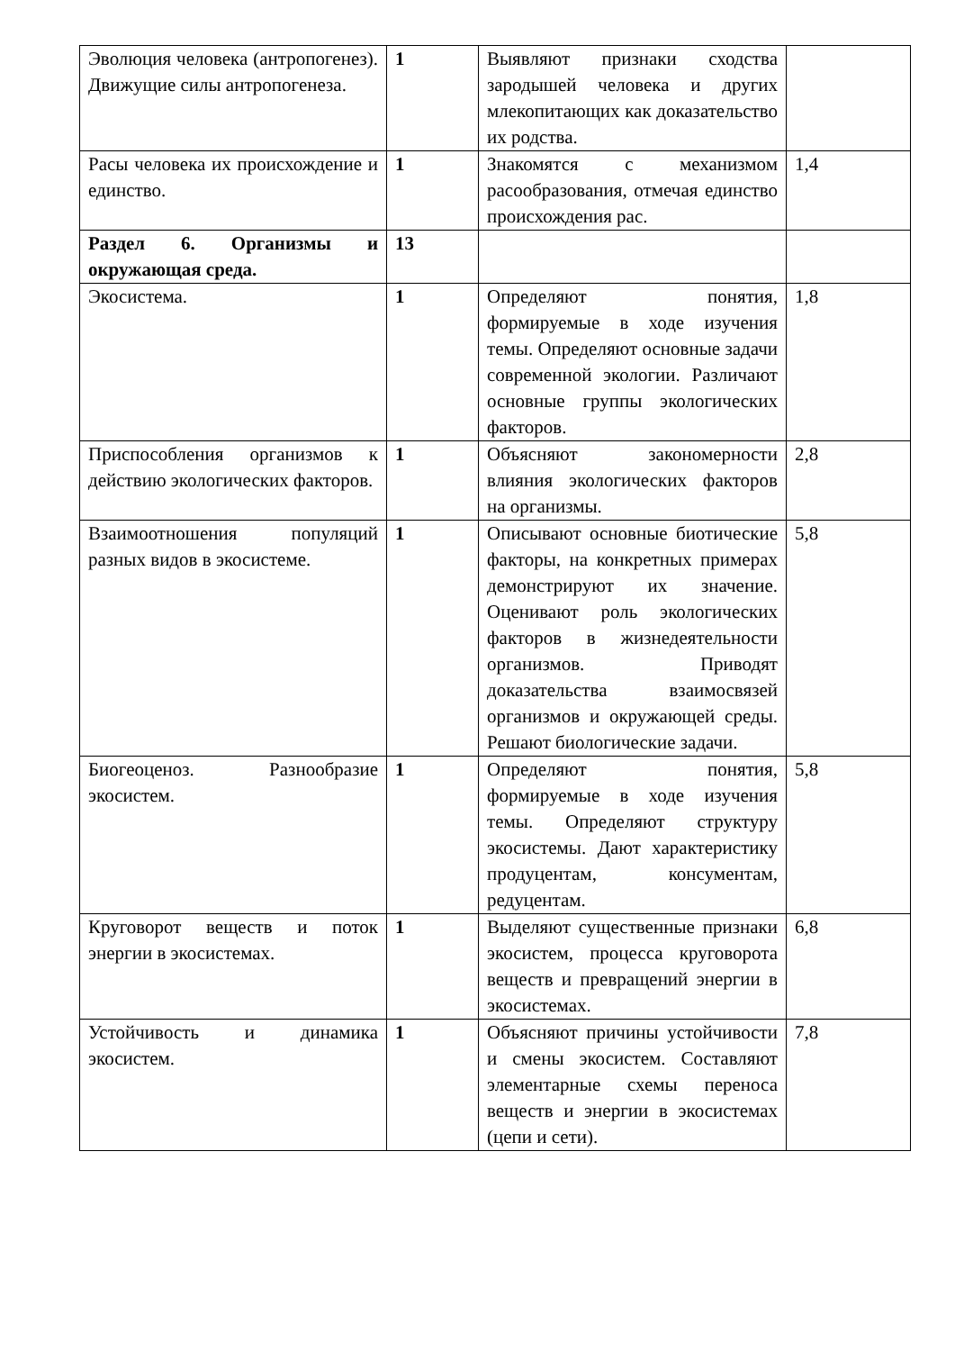| Эволюция человека (антропогенез). Движущие силы антропогенеза. | 1 | Выявляют признаки сходства зародышей человека и других млекопитающих как доказательство их родства. | |
| Расы человека их происхождение и единство. | 1 | Знакомятся с механизмом расообразования, отмечая единство происхождения рас. | 1,4 |
| Раздел 6. Организмы и окружающая среда. | 13 | | |
| Экосистема. | 1 | Определяют понятия, формируемые в ходе изучения темы. Определяют основные задачи современной экологии. Различают основные группы экологических факторов. | 1,8 |
| Приспособления организмов к действию экологических факторов. | 1 | Объясняют закономерности влияния экологических факторов на организмы. | 2,8 |
| Взаимоотношения популяций разных видов в экосистеме. | 1 | Описывают основные биотические факторы, на конкретных примерах демонстрируют их значение. Оценивают роль экологических факторов в жизнедеятельности организмов. Приводят доказательства взаимосвязей организмов и окружающей среды. Решают биологические задачи. | 5,8 |
| Биогеоценоз. Разнообразие экосистем. | 1 | Определяют понятия, формируемые в ходе изучения темы. Определяют структуру экосистемы. Дают характеристику продуцентам, консументам, редуцентам. | 5,8 |
| Круговорот веществ и поток энергии в экосистемах. | 1 | Выделяют существенные признаки экосистем, процесса круговорота веществ и превращений энергии в экосистемах. | 6,8 |
| Устойчивость и динамика экосистем. | 1 | Объясняют причины устойчивости и смены экосистем. Составляют элементарные схемы переноса веществ и энергии в экосистемах (цепи и сети). | 7,8 |